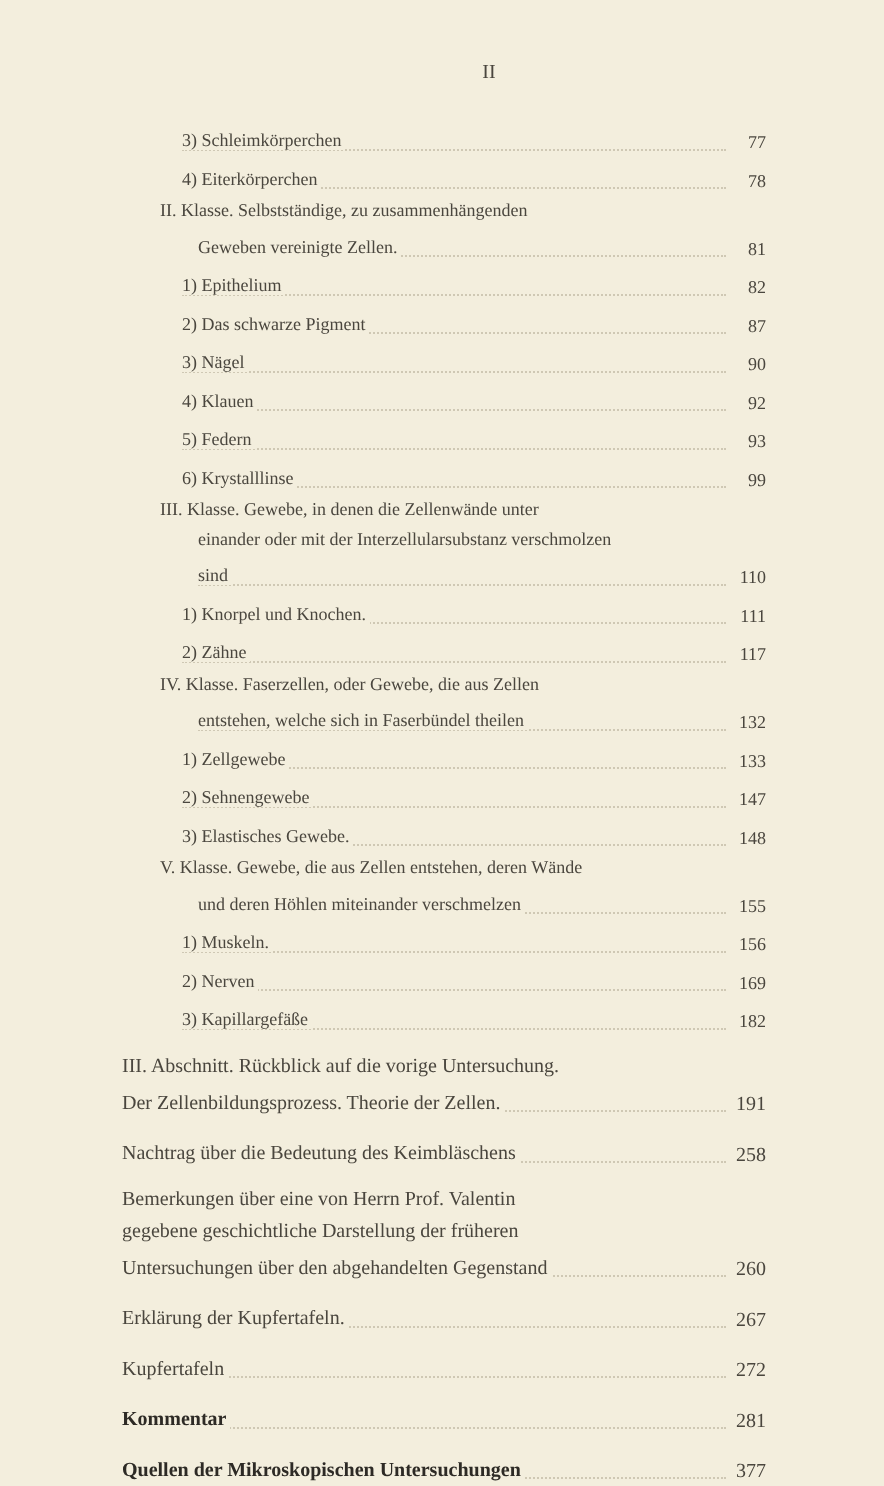II
3) Schleimkörperchen
77
4) Eiterkörperchen
78
II. Klasse. Selbstständige, zu zusammenhängenden
Geweben vereinigte Zellen.
81
1) Epithelium
82
2) Das schwarze Pigment
87
3) Nägel
90
4) Klauen
92
5) Federn
93
6) Krystalllinse
99
III. Klasse. Gewebe, in denen die Zellenwände unter
einander oder mit der Interzellularsubstanz verschmolzen
sind
110
1) Knorpel und Knochen.
111
2) Zähne
117
IV. Klasse. Faserzellen, oder Gewebe, die aus Zellen
entstehen, welche sich in Faserbündel theilen
132
1) Zellgewebe
133
2) Sehnengewebe
147
3) Elastisches Gewebe.
148
V. Klasse. Gewebe, die aus Zellen entstehen, deren Wände
und deren Höhlen miteinander verschmelzen
155
1) Muskeln.
156
2) Nerven
169
3) Kapillargefäße
182
III. Abschnitt. Rückblick auf die vorige Untersuchung.
Der Zellenbildungsprozess. Theorie der Zellen.
191
Nachtrag über die Bedeutung des Keimbläschens
258
Bemerkungen über eine von Herrn Prof. Valentin
gegebene geschichtliche Darstellung der früheren
Untersuchungen über den abgehandelten Gegenstand
260
Erklärung der Kupfertafeln.
267
Kupfertafeln
272
Kommentar
281
Quellen der Mikroskopischen Untersuchungen
377